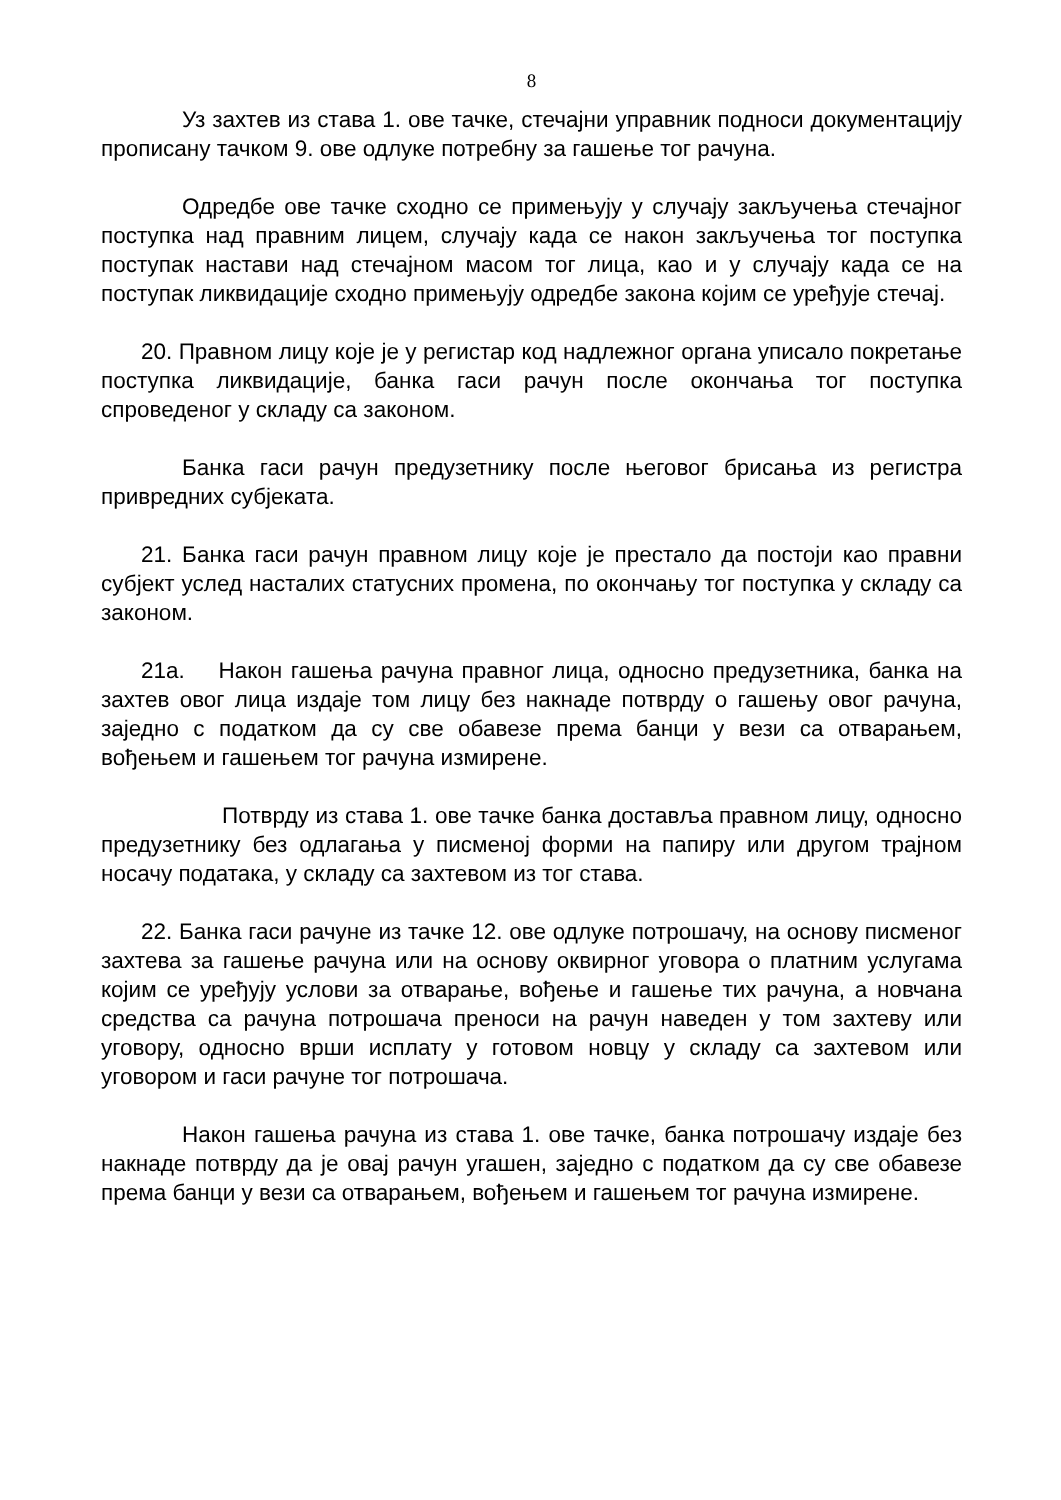8
Уз захтев из става 1. ове тачке, стечајни управник подноси документацију прописану тачком 9. ове одлуке потребну за гашење тог рачуна.
Одредбе ове тачке сходно се примењују у случају закључења стечајног поступка над правним лицем, случају када се након закључења тог поступка поступак настави над стечајном масом тог лица, као и у случају када се на поступак ликвидације сходно примењују одредбе закона којим се уређује стечај.
20. Правном лицу које је у регистар код надлежног органа уписало покретање поступка ликвидације, банка гаси рачун после окончања тог поступка спроведеног у складу са законом.
Банка гаси рачун предузетнику после његовог брисања из регистра привредних субјеката.
21. Банка гаси рачун правном лицу које је престало да постоји као правни субјект услед насталих статусних промена, по окончању тог поступка у складу са законом.
21а. Након гашења рачуна правног лица, односно предузетника, банка на захтев овог лица издаје том лицу без накнаде потврду о гашењу овог рачуна, заједно с податком да су све обавезе према банци у вези са отварањем, вођењем и гашењем тог рачуна измирене.
Потврду из става 1. ове тачке банка доставља правном лицу, односно предузетнику без одлагања у писменој форми на папиру или другом трајном носачу података, у складу са захтевом из тог става.
22. Банка гаси рачуне из тачке 12. ове одлуке потрошачу, на основу писменог захтева за гашење рачуна или на основу оквирног уговора о платним услугама којим се уређују услови за отварање, вођење и гашење тих рачуна, а новчана средства са рачуна потрошача преноси на рачун наведен у том захтеву или уговору, односно врши исплату у готовом новцу у складу са захтевом или уговором и гаси рачуне тог потрошача.
Након гашења рачуна из става 1. ове тачке, банка потрошачу издаје без накнаде потврду да је овај рачун угашен, заједно с податком да су све обавезе према банци у вези са отварањем, вођењем и гашењем тог рачуна измирене.